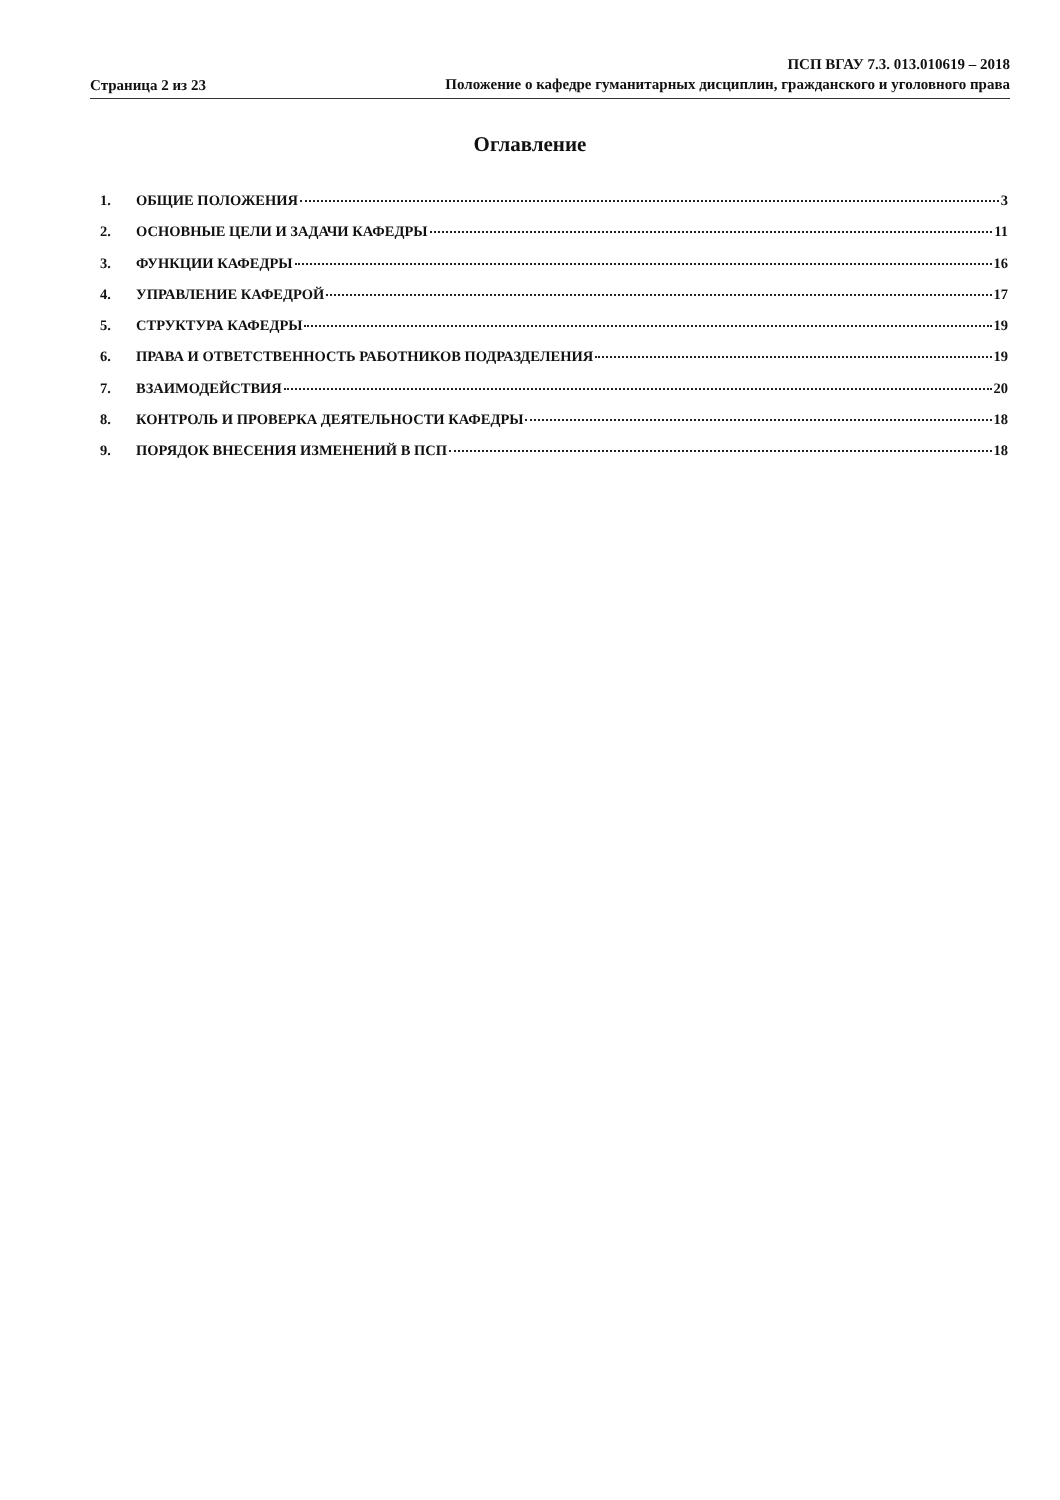Страница 2 из 23
ПСП ВГАУ 7.3. 013.010619 – 2018
Положение о кафедре гуманитарных дисциплин, гражданского и уголовного права
Оглавление
1. ОБЩИЕ ПОЛОЖЕНИЯ 3
2. ОСНОВНЫЕ ЦЕЛИ И ЗАДАЧИ КАФЕДРЫ 11
3. ФУНКЦИИ КАФЕДРЫ 16
4. УПРАВЛЕНИЕ КАФЕДРОЙ 17
5. СТРУКТУРА КАФЕДРЫ 19
6. ПРАВА И ОТВЕТСТВЕННОСТЬ РАБОТНИКОВ ПОДРАЗДЕЛЕНИЯ 19
7. ВЗАИМОДЕЙСТВИЯ 20
8. КОНТРОЛЬ И ПРОВЕРКА ДЕЯТЕЛЬНОСТИ КАФЕДРЫ 18
9. ПОРЯДОК ВНЕСЕНИЯ ИЗМЕНЕНИЙ В ПСП 18